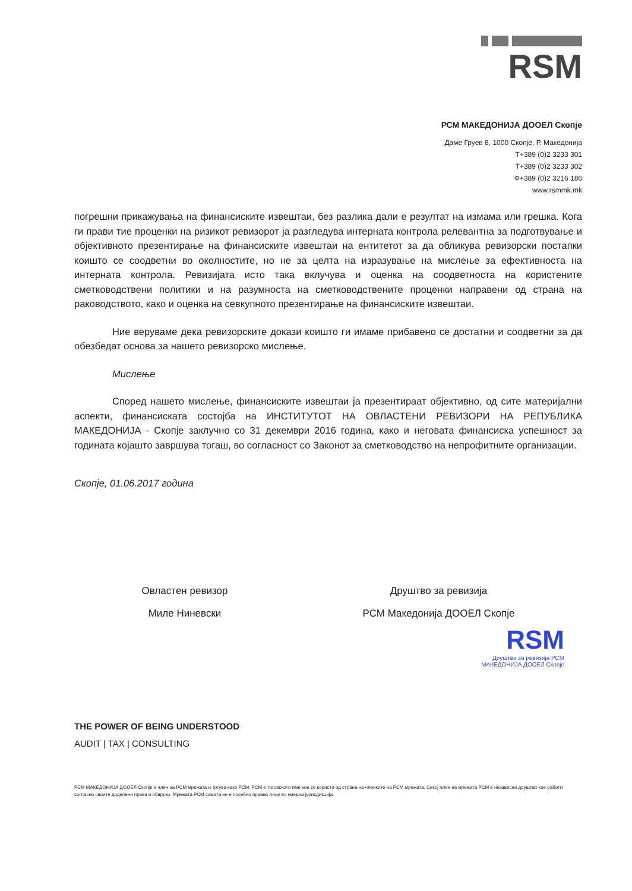RSM
РСМ МАКЕДОНИЈА ДООЕЛ Скопје
Даме Груев 8, 1000 Скопје, Р. Македонија
Т+389 (0)2 3233 301
Т+389 (0)2 3233 302
Ф+389 (0)2 3216 186
www.rsmmk.mk
погрешни прикажувања на финансиските извештаи, без разлика дали е резултат на измама или грешка. Кога ги прави тие проценки на ризикот ревизорот ја разгледува интерната контрола релевантна за подготвување и објективното презентирање на финансиските извештаи на ентитетот за да обликува ревизорски постапки коишто се соодветни во околностите, но не за целта на изразување на мислење за ефективноста на интерната контрола. Ревизијата исто така вклучува и оценка на соодветноста на користените сметководствени политики и на разумноста на сметководствените проценки направени од страна на раководството, како и оценка на севкупното презентирање на финансиските извештаи.
Ние веруваме дека ревизорските докази коишто ги имаме прибавено се достатни и соодветни за да обезбедат основа за нашето ревизорско мислење.
Мислење
Според нашето мислење, финансиските извештаи ја презентираат објективно, од сите материјални аспекти, финансиската состојба на ИНСТИТУТОТ НА ОВЛАСТЕНИ РЕВИЗОРИ НА РЕПУБЛИКА МАКЕДОНИЈА - Скопје заклучно со 31 декември 2016 година, како и неговата финансиска успешност за годината којашто завршува тогаш, во согласност со Законот за сметководство на непрофитните организации.
Скопје, 01.06.2017 година
Овластен ревизор
Миле Ниневски
Друштво за ревизија
РСМ Македонија ДООЕЛ Скопје
RSM
Друштво за ревизија РСМ
МАКЕДОНИЈА ДООЕЛ Скопје
THE POWER OF BEING UNDERSTOOD
AUDIT | TAX | CONSULTING
РСМ МАКЕДОНИЈА ДООЕЛ Скопје е член на РСМ мрежата и тргува како РСМ. РСМ е трговското име кое се користи од страна на членките на РСМ мрежата. Секој член на мрежата РСМ е независно друштво кое работи согласно своите доделени права и обврски. Мрежата РСМ самата не е посебно правно лице во ниедна јурисдикција.